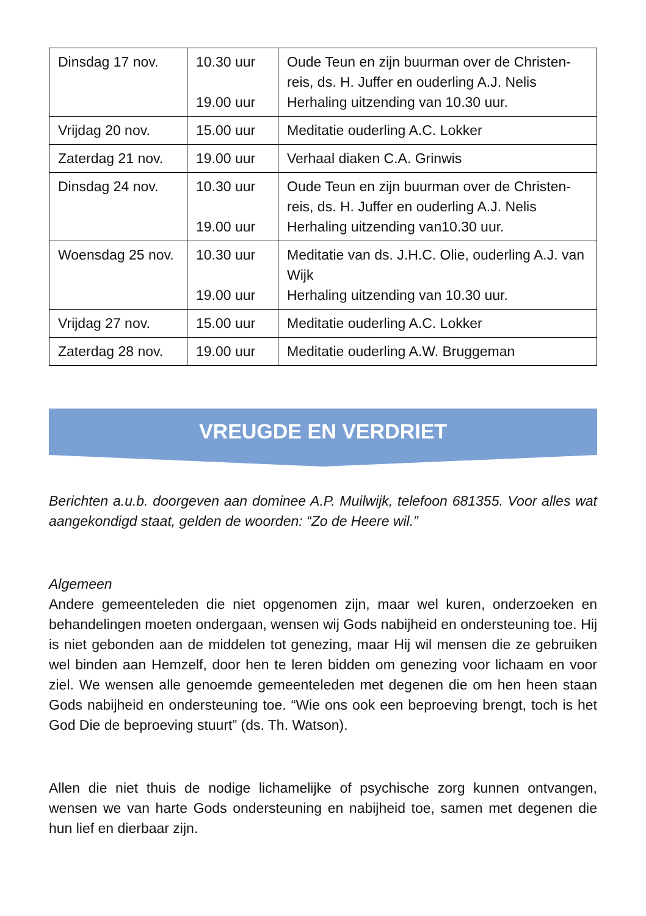| Dinsdag 17 nov. | 10.30 uur 19.00 uur | Oude Teun en zijn buurman over de Christen-reis, ds. H. Juffer en ouderling A.J. Nelis Herhaling uitzending van 10.30 uur. |
| Vrijdag 20 nov. | 15.00 uur | Meditatie ouderling A.C. Lokker |
| Zaterdag 21 nov. | 19.00 uur | Verhaal diaken C.A. Grinwis |
| Dinsdag 24 nov. | 10.30 uur 19.00 uur | Oude Teun en zijn buurman over de Christen-reis, ds. H. Juffer en ouderling A.J. Nelis Herhaling uitzending van10.30 uur. |
| Woensdag 25 nov. | 10.30 uur 19.00 uur | Meditatie van ds. J.H.C. Olie, ouderling A.J. van Wijk Herhaling uitzending van 10.30 uur. |
| Vrijdag 27 nov. | 15.00 uur | Meditatie ouderling A.C. Lokker |
| Zaterdag 28 nov. | 19.00 uur | Meditatie ouderling A.W. Bruggeman |
VREUGDE EN VERDRIET
Berichten a.u.b. doorgeven aan dominee A.P. Muilwijk, telefoon 681355. Voor alles wat aangekondigd staat, gelden de woorden: “Zo de Heere wil.”
Algemeen
Andere gemeenteleden die niet opgenomen zijn, maar wel kuren, onderzoeken en behandelingen moeten ondergaan, wensen wij Gods nabijheid en ondersteuning toe. Hij is niet gebonden aan de middelen tot genezing, maar Hij wil mensen die ze gebruiken wel binden aan Hemzelf, door hen te leren bidden om genezing voor lichaam en voor ziel. We wensen alle genoemde gemeenteleden met degenen die om hen heen staan Gods nabijheid en ondersteuning toe. “Wie ons ook een beproeving brengt, toch is het God Die de beproeving stuurt” (ds. Th. Watson).
Allen die niet thuis de nodige lichamelijke of psychische zorg kunnen ontvangen, wensen we van harte Gods ondersteuning en nabijheid toe, samen met degenen die hun lief en dierbaar zijn.